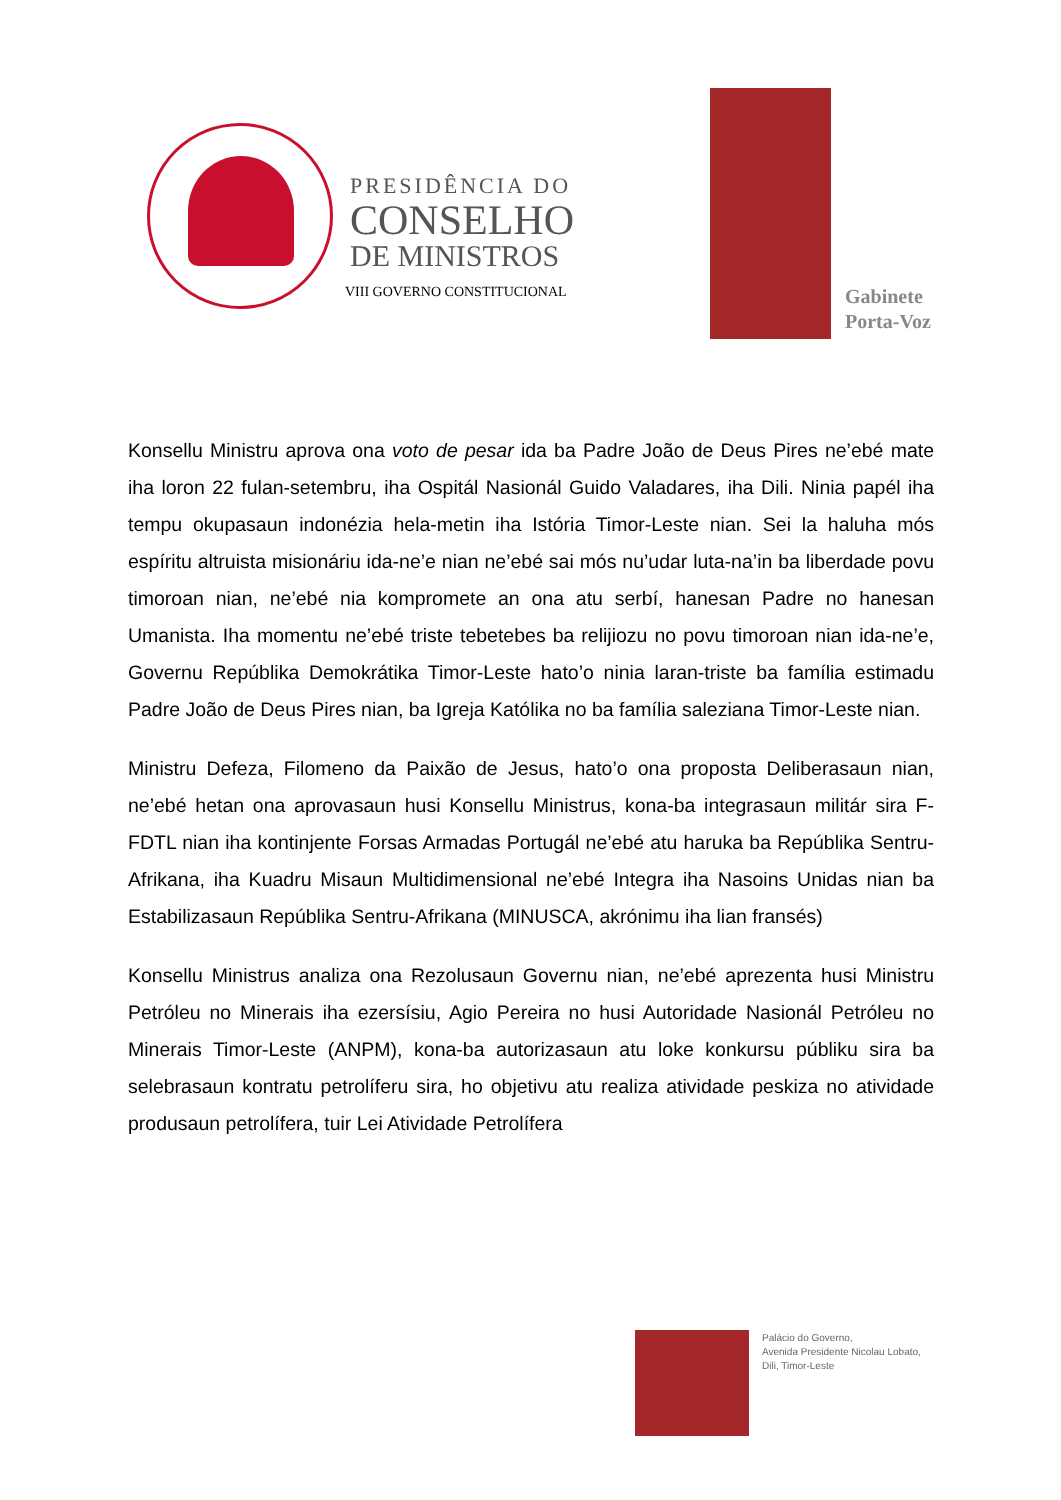PRESIDÊNCIA DO
CONSELHO
DE MINISTROS
VIII GOVERNO CONSTITUCIONAL
Gabinete
Porta-Voz
Konsellu Ministru aprova ona voto de pesar ida ba Padre João de Deus Pires ne’ebé mate iha loron 22 fulan-setembru, iha Ospitál Nasionál Guido Valadares, iha Dili. Ninia papél iha tempu okupasaun indonézia hela-metin iha Istória Timor-Leste nian. Sei la haluha mós espíritu altruista misionáriu ida-ne’e nian ne’ebé sai mós nu’udar luta-na’in ba liberdade povu timoroan nian, ne’ebé nia kompromete an ona atu serbí, hanesan Padre no hanesan Umanista. Iha momentu ne’ebé triste tebetebes ba relijiozu no povu timoroan nian ida-ne’e, Governu Repúblika Demokrátika Timor-Leste hato’o ninia laran-triste ba família estimadu Padre João de Deus Pires nian, ba Igreja Katólika no ba família saleziana Timor-Leste nian.
Ministru Defeza, Filomeno da Paixão de Jesus, hato’o ona proposta Deliberasaun nian, ne’ebé hetan ona aprovasaun husi Konsellu Ministrus, kona-ba integrasaun militár sira F-FDTL nian iha kontinjente Forsas Armadas Portugál ne’ebé atu haruka ba Repúblika Sentru-Afrikana, iha Kuadru Misaun Multidimensional ne’ebé Integra iha Nasoins Unidas nian ba Estabilizasaun Repúblika Sentru-Afrikana (MINUSCA, akrónimu iha lian fransés)
Konsellu Ministrus analiza ona Rezolusaun Governu nian, ne’ebé aprezenta husi Ministru Petróleu no Minerais iha ezersísiu, Agio Pereira no husi Autoridade Nasionál Petróleu no Minerais Timor-Leste (ANPM), kona-ba autorizasaun atu loke konkursu públiku sira ba selebrasaun kontratu petrolíferu sira, ho objetivu atu realiza atividade peskiza no atividade produsaun petrolífera, tuir Lei Atividade Petrolífera
Palácio do Governo,
Avenida Presidente Nicolau Lobato,
Dili, Timor-Leste